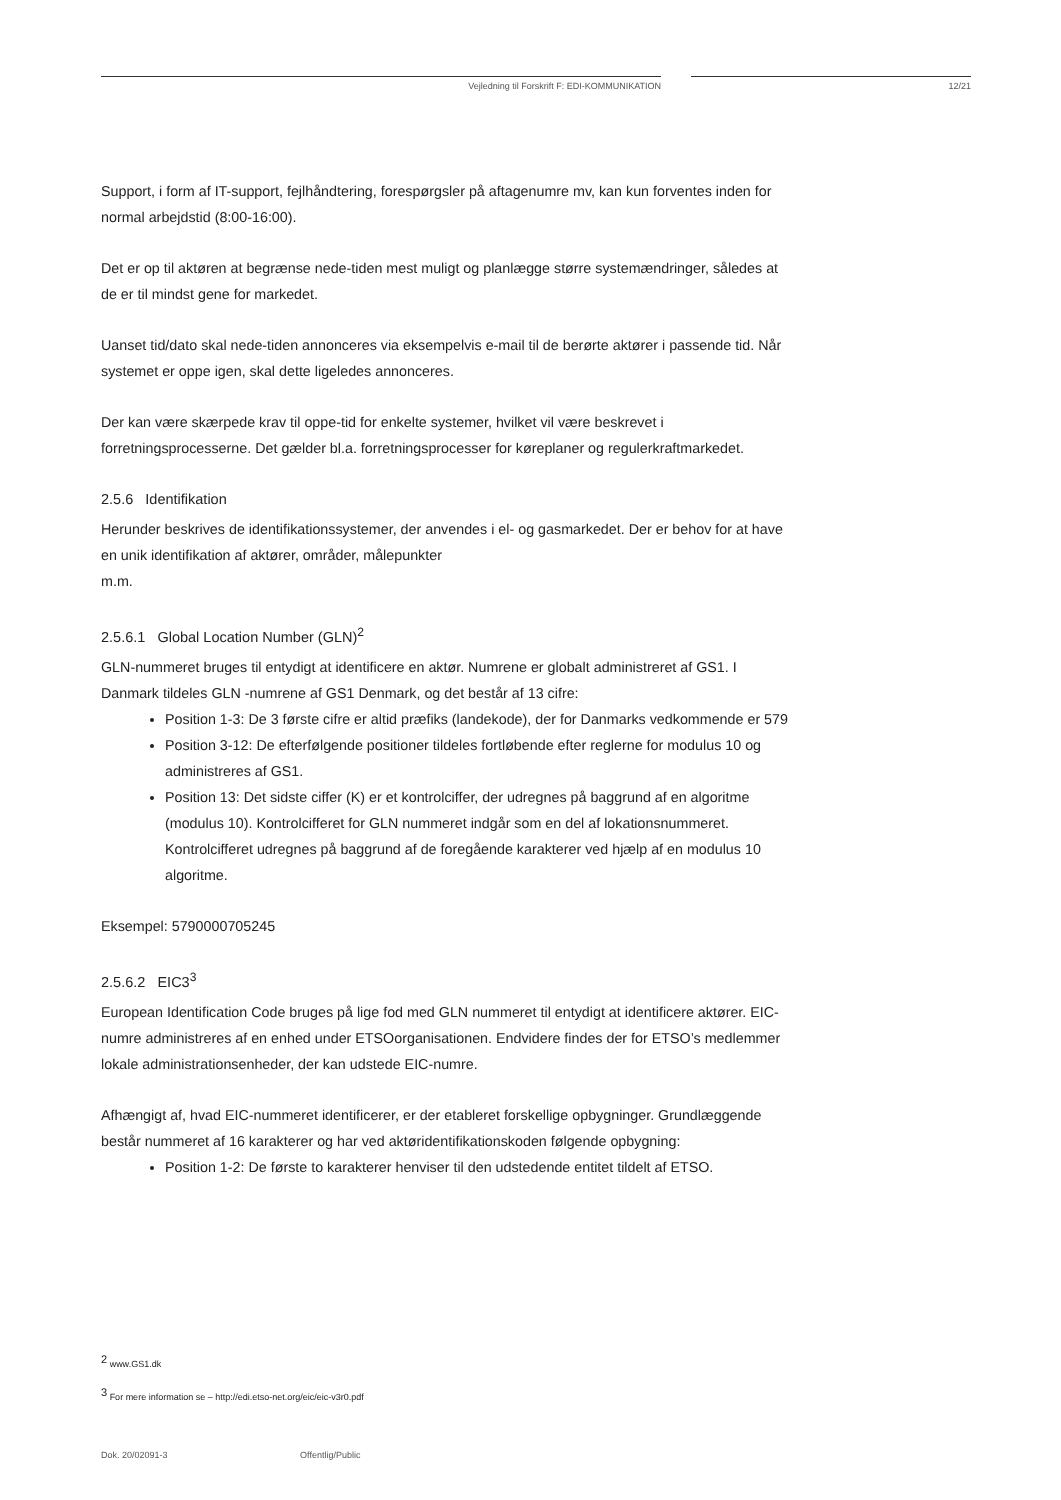Vejledning til Forskrift F: EDI-KOMMUNIKATION 12/21
Support, i form af IT-support, fejlhåndtering, forespørgsler på aftagenumre mv, kan kun forventes inden for normal arbejdstid (8:00-16:00).
Det er op til aktøren at begrænse nede-tiden mest muligt og planlægge større systemændringer, således at de er til mindst gene for markedet.
Uanset tid/dato skal nede-tiden annonceres via eksempelvis e-mail til de berørte aktører i passende tid. Når systemet er oppe igen, skal dette ligeledes annonceres.
Der kan være skærpede krav til oppe-tid for enkelte systemer, hvilket vil være beskrevet i forretningsprocesserne. Det gælder bl.a. forretningsprocesser for køreplaner og regulerkraftmarkedet.
2.5.6 Identifikation
Herunder beskrives de identifikationssystemer, der anvendes i el- og gasmarkedet. Der er behov for at have en unik identifikation af aktører, områder, målepunkter
m.m.
2.5.6.1 Global Location Number (GLN)<sup>2</sup>
GLN-nummeret bruges til entydigt at identificere en aktør. Numrene er globalt administreret af GS1. I Danmark tildeles GLN -numrene af GS1 Denmark, og det består af 13 cifre:
Position 1-3: De 3 første cifre er altid præfiks (landekode), der for Danmarks vedkommende er 579
Position 3-12: De efterfølgende positioner tildeles fortløbende efter reglerne for modulus 10 og administreres af GS1.
Position 13: Det sidste ciffer (K) er et kontrolciffer, der udregnes på baggrund af en algoritme (modulus 10). Kontrolcifferet for GLN nummeret indgår som en del af lokationsnummeret. Kontrolcifferet udregnes på baggrund af de foregående karakterer ved hjælp af en modulus 10 algoritme.
Eksempel: 5790000705245
2.5.6.2 EIC3<sup>3</sup>
European Identification Code bruges på lige fod med GLN nummeret til entydigt at identificere aktører. EIC-numre administreres af en enhed under ETSOorganisationen. Endvidere findes der for ETSO’s medlemmer lokale administrationsenheder, der kan udstede EIC-numre.
Afhængigt af, hvad EIC-nummeret identificerer, er der etableret forskellige opbygninger. Grundlæggende består nummeret af 16 karakterer og har ved aktøridentifikationskoden følgende opbygning:
Position 1-2: De første to karakterer henviser til den udstedende entitet tildelt af ETSO.
<sup>2</sup> www.GS1.dk
<sup>3</sup> For mere information se – http://edi.etso-net.org/eic/eic-v3r0.pdf
Dok. 20/02091-3 Offentlig/Public